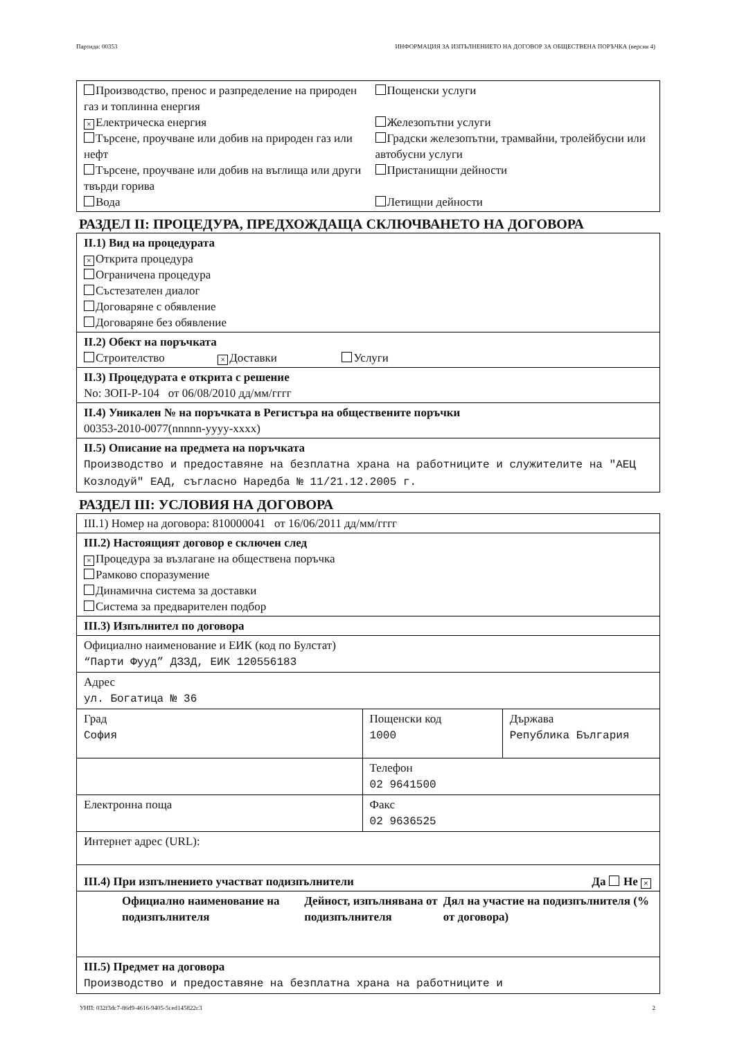Партида: 00353 ИНФОРМАЦИЯ ЗА ИЗПЪЛНЕНИЕТО НА ДОГОВОР ЗА ОБЩЕСТВЕНА ПОРЪЧКА (версия 4)
| Производство, пренос и разпределение на природен газ и топлинна енергия × Електрическа енергия Търсене, проучване или добив на природен газ или нефт Търсене, проучване или добив на въглища или други твърди горива Вода | Пощенски услуги Железопътни услуги Градски железопътни, трамвайни, тролейбусни или автобусни услуги Пристанищни дейности Летищни дейности |
РАЗДЕЛ II: ПРОЦЕДУРА, ПРЕДХОЖДАЩА СКЛЮЧВАНЕТО НА ДОГОВОРА
| II.1) Вид на процедурата × Открита процедура Ограничена процедура Състезателен диалог Договаряне с обявление Договаряне без обявление |
| II.2) Обект на поръчката Строителство × Доставки Услуги |
| II.3) Процедурата е открита с решение No: ЗОП-Р-104 от 06/08/2010 дд/мм/гггг |
| II.4) Уникален № на поръчката в Регистъра на обществените поръчки 00353-2010-0077(nnnnn-yyyy-xxxx) |
| II.5) Описание на предмета на поръчката Производство и предоставяне на безплатна храна на работниците и служителите на "АЕЦ Козлодуй" ЕАД, съгласно Наредба № 11/21.12.2005 г. |
РАЗДЕЛ III: УСЛОВИЯ НА ДОГОВОРА
| III.1) Номер на договора: 810000041 от 16/06/2011 дд/мм/гггг | | |
| III.2) Настоящият договор е сключен след × Процедура за възлагане на обществена поръчка Рамково споразумение Динамична система за доставки Система за предварителен подбор | | |
| III.3) Изпълнител по договора | | |
| Официално наименование и ЕИК (код по Булстат) “Парти Фууд” ДЗЗД, ЕИК 120556183 | | |
| Адрес ул. Богатица № 36 | | |
| Град София | Пощенски код 1000 | Държава Република България |
| | Телефон 02 9641500 | |
| Електронна поща | Факс 02 9636525 | |
| Интернет адрес (URL): | | |
| III.4) При изпълнението участват подизпълнители Да Не × | | |
| Официално наименование на подизпълнителя Дейност, изпълнявана от подизпълнителя Дял на участие на подизпълнителя (% от договора) | | |
| III.5) Предмет на договора Производство и предоставяне на безплатна храна на работниците и | | |
УНП: 032f3dc7-86d9-4616-9405-5ced145822c3 2